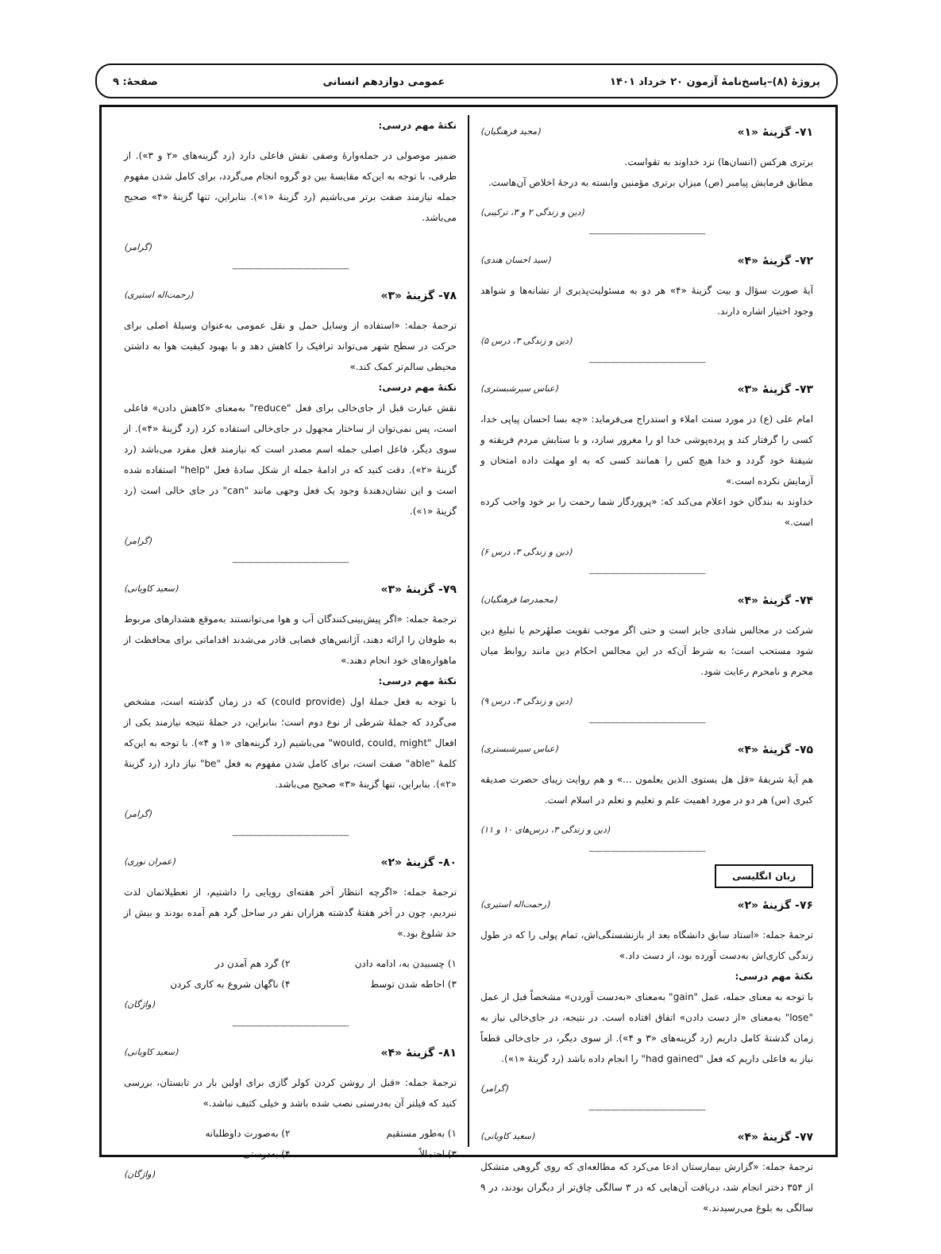پروژهٔ (۸)–پاسخ‌نامهٔ آزمون ۲۰ خرداد ۱۴۰۱ عمومی دوازدهم انسانی صفحهٔ: ۹
۷۱- گزینهٔ «۱» (مجید فرهنگیان)
برتری هرکس (انسان‌ها) نزد خداوند به تقواست.
مطابق فرمایش پیامبر (ص) میزان برتری مؤمنین وابسته به درجهٔ اخلاص آن‌هاست.
(دین و زندگی ۲ و ۳، ترکیبی)
--------------------------------------------
۷۲- گزینهٔ «۴» (سید احسان هندی)
آیهٔ صورت سؤال و بیت گزینهٔ «۴» هر دو به مسئولیت‌پذیری از نشانه‌ها و شواهد وجود اختیار اشاره دارند.
(دین و زندگی ۳، درس ۵)
--------------------------------------------
۷۳- گزینهٔ «۳» (عباس سیرشبستری)
امام علی (ع) در مورد سنت املاء و استدراج می‌فرماید: «چه بسا احسان پیاپی خدا، کسی را گرفتار کند و پرده‌پوشی خدا او را مغرور سازد، و با ستایش مردم فریفته و شیفتهٔ خود گردد و خدا هیچ کس را همانند کسی که به او مهلت داده امتحان و آزمایش نکرده است.»
خداوند به بندگان خود اعلام می‌کند که: «پروردگار شما رحمت را بر خود واجب کرده است.»
(دین و زندگی ۳، درس ۶)
--------------------------------------------
۷۴- گزینهٔ «۴» (محمدرضا فرهنگیان)
شرکت در مجالس شادی جایز است و حتی اگر موجب تقویت صلهٔرحم یا تبلیغ دین شود مستحب است؛ به شرط آن‌که در این مجالس احکام دین مانند روابط میان محرم و نامحرم رعایت شود.
(دین و زندگی ۳، درس ۹)
--------------------------------------------
۷۵- گزینهٔ «۴» (عباس سیرشبستری)
هم آیهٔ شریفهٔ «قل هل یستوی الذین یعلمون ...» و هم روایت زیبای حضرت صدیقه کبری (س) هر دو در مورد اهمیت علم و تعلیم و تعلم در اسلام است.
(دین و زندگی ۳، درس‌های ۱۰ و ۱۱)
--------------------------------------------
زبان انگلیسی
۷۶- گزینهٔ «۲» (رحمت‌اله استیری)
ترجمهٔ جمله: «استاد سابق دانشگاه بعد از بازنشستگی‌اش، تمام پولی را که در طول زندگی کاری‌اش به‌دست آورده بود، از دست داد.»
نکتهٔ مهم درسی:
با توجه به معنای جمله، عمل "gain" به‌معنای «به‌دست آوردن» مشخصاً قبل از عمل "lose" به‌معنای «از دست دادن» اتفاق افتاده است. در نتیجه، در جای‌خالی نیاز به زمان گذشتهٔ کامل داریم (رد گزینه‌های «۳ و ۴»). از سوی دیگر، در جای‌خالی قطعاً نیاز به فاعلی داریم که فعل "had gained" را انجام داده باشد (رد گزینهٔ «۱»).
(گرامر)
--------------------------------------------
۷۷- گزینهٔ «۴» (سعید کاویانی)
ترجمهٔ جمله: «گزارش بیمارستان ادعا می‌کرد که مطالعه‌ای که روی گروهی متشکل از ۳۵۴ دختر انجام شد، دریافت آن‌هایی که در ۳ سالگی چاق‌تر از دیگران بودند، در ۹ سالگی به بلوغ می‌رسیدند.»
نکتهٔ مهم درسی:
ضمیر موصولی در جمله‌وارهٔ وصفی نقش فاعلی دارد (رد گزینه‌های «۲ و ۳»). از طرفی، با توجه به این‌که مقایسهٔ بین دو گروه انجام می‌گردد، برای کامل شدن مفهوم جمله نیازمند صفت برتر می‌باشیم (رد گزینهٔ «۱»). بنابراین، تنها گزینهٔ «۴» صحیح می‌باشد.
(گرامر)
--------------------------------------------
۷۸- گزینهٔ «۳» (رحمت‌اله استیری)
ترجمهٔ جمله: «استفاده از وسایل حمل و نقل عمومی به‌عنوان وسیلهٔ اصلی برای حرکت در سطح شهر می‌تواند ترافیک را کاهش دهد و با بهبود کیفیت هوا به داشتن محیطی سالم‌تر کمک کند.»
نکتهٔ مهم درسی:
نقش عبارت قبل از جای‌خالی برای فعل "reduce" به‌معنای «کاهش دادن» فاعلی است، پس نمی‌توان از ساختار مجهول در جای‌خالی استفاده کرد (رد گزینهٔ «۴»). از سوی دیگر، فاعل اصلی جمله اسم مصدر است که نیازمند فعل مفرد می‌باشد (رد گزینهٔ «۲»). دقت کنید که در ادامهٔ جمله از شکل سادهٔ فعل "help" استفاده شده است و این نشان‌دهندهٔ وجود یک فعل وجهی مانند "can" در جای خالی است (رد گزینهٔ «۱»).
(گرامر)
--------------------------------------------
۷۹- گزینهٔ «۳» (سعید کاویانی)
ترجمهٔ جمله: «اگر پیش‌بینی‌کنندگان آب و هوا می‌توانستند به‌موقع هشدارهای مربوط به طوفان را ارائه دهند، آژانس‌های فضایی قادر می‌شدند اقداماتی برای محافظت از ماهواره‌های خود انجام دهند.»
نکتهٔ مهم درسی:
با توجه به فعل جملهٔ اول (could provide) که در زمان گذشته است، مشخص می‌گردد که جملهٔ شرطی از نوع دوم است؛ بنابراین، در جملهٔ نتیجه نیازمند یکی از افعال "would, could, might" می‌باشیم (رد گزینه‌های «۱ و ۴»). با توجه به این‌که کلمهٔ "able" صفت است، برای کامل شدن مفهوم به فعل "be" نیاز دارد (رد گزینهٔ «۲»). بنابراین، تنها گزینهٔ «۳» صحیح می‌باشد.
(گرامر)
--------------------------------------------
۸۰- گزینهٔ «۲» (عمران نوری)
ترجمهٔ جمله: «اگرچه انتظار آخر هفته‌ای رویایی را داشتیم، از تعطیلاتمان لذت نبردیم، چون در آخر هفتهٔ گذشته هزاران نفر در ساحل گرد هم آمده بودند و بیش از حد شلوغ بود.»
۱) چسبیدن به، ادامه دادن ۲) گرد هم آمدن در ۳) احاطه شدن توسط ۴) ناگهان شروع به کاری کردن
(واژگان)
--------------------------------------------
۸۱- گزینهٔ «۴» (سعید کاویانی)
ترجمهٔ جمله: «قبل از روشن کردن کولر گازی برای اولین بار در تابستان، بررسی کنید که فیلتر آن به‌درستی نصب شده باشد و خیلی کثیف نباشد.»
۱) به‌طور مستقیم ۲) به‌صورت داوطلبانه ۳) احتمالاً ۴) به‌درستی
(واژگان)